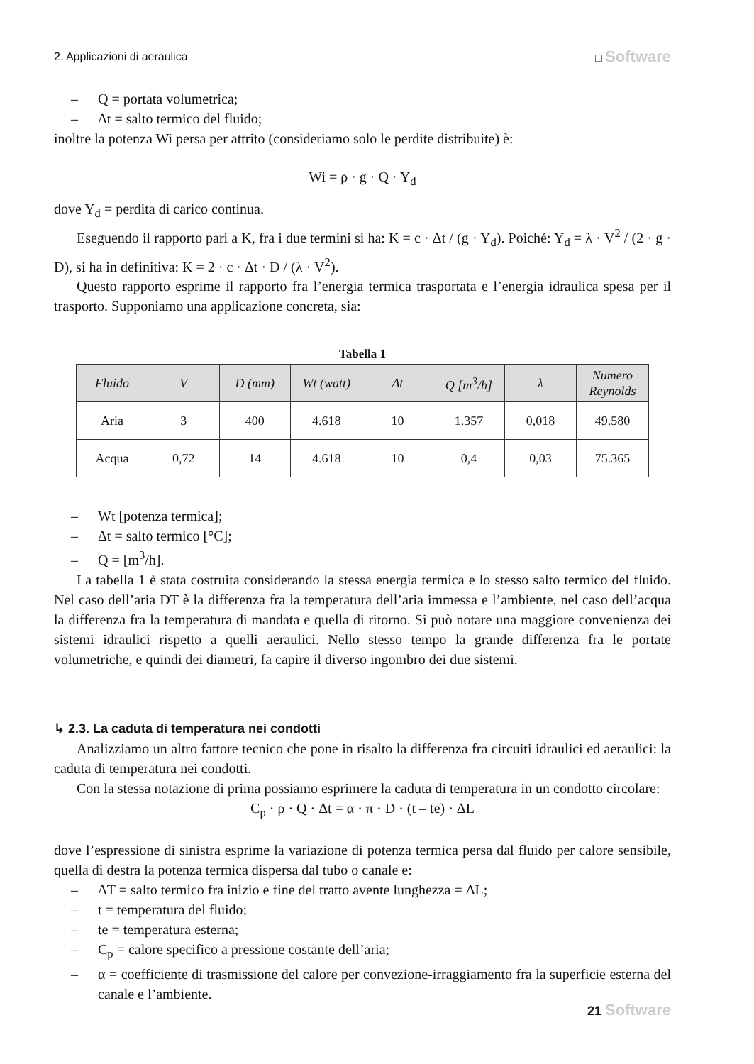2. Applicazioni di aeraulica □ Software
– Q = portata volumetrica;
– Δt = salto termico del fluido;
inoltre la potenza Wi persa per attrito (consideriamo solo le perdite distribuite) è:
Wi = ρ · g · Q · Y<sub>d</sub>
dove Y<sub>d</sub> = perdita di carico continua.
Eseguendo il rapporto pari a K, fra i due termini si ha: K = c · Δt / (g · Y<sub>d</sub>). Poiché: Y<sub>d</sub> = λ · V<sup>2</sup> / (2 · g · D), si ha in definitiva: K = 2 · c · Δt · D / (λ · V<sup>2</sup>).
Questo rapporto esprime il rapporto fra l’energia termica trasportata e l’energia idraulica spesa per il trasporto. Supponiamo una applicazione concreta, sia:
Tabella 1
| Fluido | V | D (mm) | Wt (watt) | Δt | Q [m<sup>3</sup>/h] | λ | Numero Reynolds |
| --- | --- | --- | --- | --- | --- | --- | --- |
| Aria | 3 | 400 | 4.618 | 10 | 1.357 | 0,018 | 49.580 |
| Acqua | 0,72 | 14 | 4.618 | 10 | 0,4 | 0,03 | 75.365 |
– Wt [potenza termica];
– Δt = salto termico [°C];
– Q = [m<sup>3</sup>/h].
La tabella 1 è stata costruita considerando la stessa energia termica e lo stesso salto termico del fluido. Nel caso dell’aria DT è la differenza fra la temperatura dell’aria immessa e l’ambiente, nel caso dell’acqua la differenza fra la temperatura di mandata e quella di ritorno. Si può notare una maggiore convenienza dei sistemi idraulici rispetto a quelli aeraulici. Nello stesso tempo la grande differenza fra le portate volumetriche, e quindi dei diametri, fa capire il diverso ingombro dei due sistemi.
↳ 2.3. La caduta di temperatura nei condotti
Analizziamo un altro fattore tecnico che pone in risalto la differenza fra circuiti idraulici ed aeraulici: la caduta di temperatura nei condotti.
Con la stessa notazione di prima possiamo esprimere la caduta di temperatura in un condotto circolare:
C<sub>p</sub> · ρ · Q · Δt = α · π · D · (t – te) · ΔL
dove l’espressione di sinistra esprime la variazione di potenza termica persa dal fluido per calore sensibile, quella di destra la potenza termica dispersa dal tubo o canale e:
– ΔT = salto termico fra inizio e fine del tratto avente lunghezza = ΔL;
– t = temperatura del fluido;
– te = temperatura esterna;
– C<sub>p</sub> = calore specifico a pressione costante dell’aria;
– α = coefficiente di trasmissione del calore per convezione-irraggiamento fra la superficie esterna del canale e l’ambiente.
21 Software